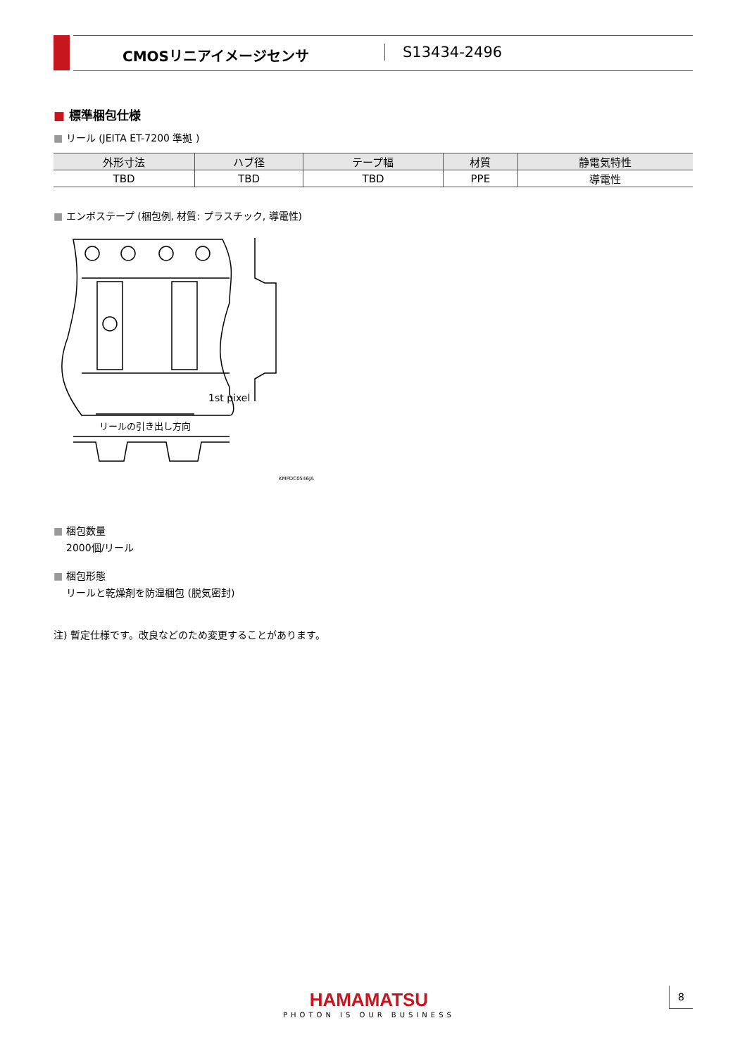CMOSリニアイメージセンサ S13434-2496
■ 標準梱包仕様
■ リール (JEITA ET-7200 準拠 )
| 外形寸法 | ハブ径 | テープ幅 | 材質 | 静電気特性 |
| --- | --- | --- | --- | --- |
| TBD | TBD | TBD | PPE | 導電性 |
■ エンボステープ (梱包例, 材質: プラスチック, 導電性)
1st pixel
リールの引き出し方向
KMPDC0546JA
■ 梱包数量
2000個/リール
■ 梱包形態
リールと乾燥剤を防湿梱包 (脱気密封)
注) 暫定仕様です。改良などのため変更することがあります。
HAMAMATSU
PHOTON IS OUR BUSINESS
8